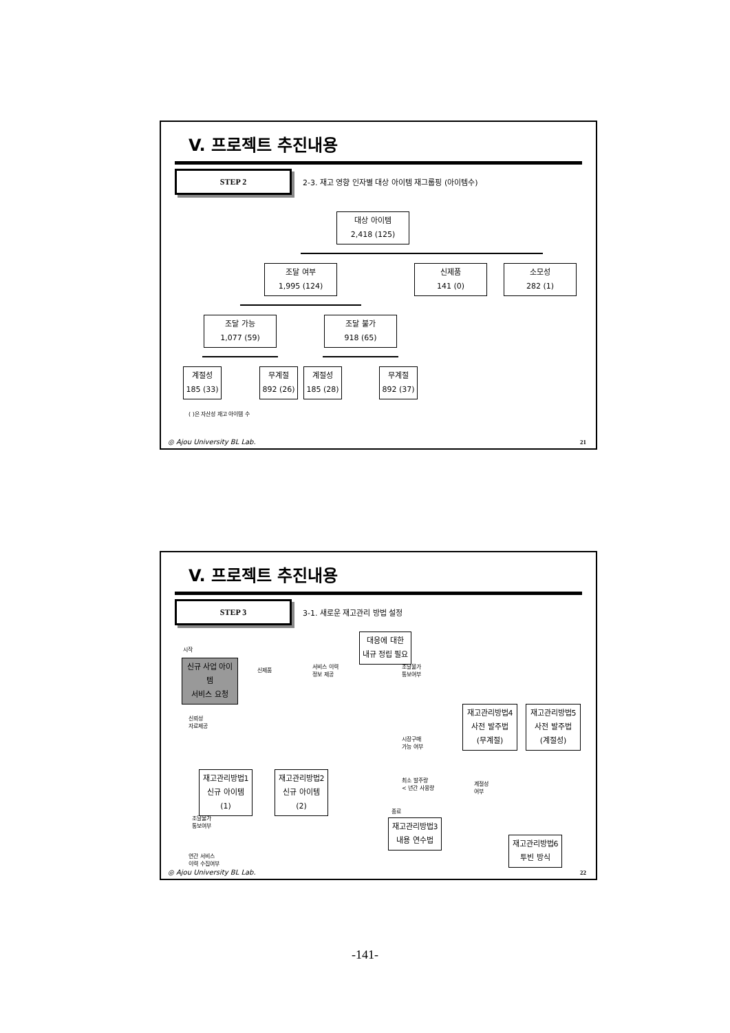V. 프로젝트 추진내용
STEP 2
2-3. 재고 영향 인자별 대상 아이템 재그룹핑 (아이템수)
대상 아이템
2,418 (125)
조달 여부
1,995 (124)
신제품
141 (0)
소모성
282 (1)
조달 가능
1,077 (59)
조달 불가
918 (65)
계절성
185 (33)
무계절
892 (26)
계절성
185 (28)
무계절
892 (37)
( )은 자산성 재고 아이템 수
◎ Ajou University BL Lab. 21
V. 프로젝트 추진내용
STEP 3
3-1. 새로운 재고관리 방법 설정
시작
신규 사업 아이템
서비스 요청
대응에 대한
내규 정립 필요
신제품
서비스 이력
정보 제공
조달불가
통보여부
재고관리방법4
사전 발주법
(무계절)
재고관리방법5
사전 발주법
(계절성)
신뢰성
자료제공
시장구매
가능 여부
재고관리방법1
신규 아이템 (1)
재고관리방법2
신규 아이템 (2)
최소 발주량
< 년간 사용량
계절성
여부
종료
재고관리방법3
내용 연수법
조달불가
통보여부
재고관리방법6
투빈 방식
연간 서비스
이력 수집여부
◎ Ajou University BL Lab. 22
-141-